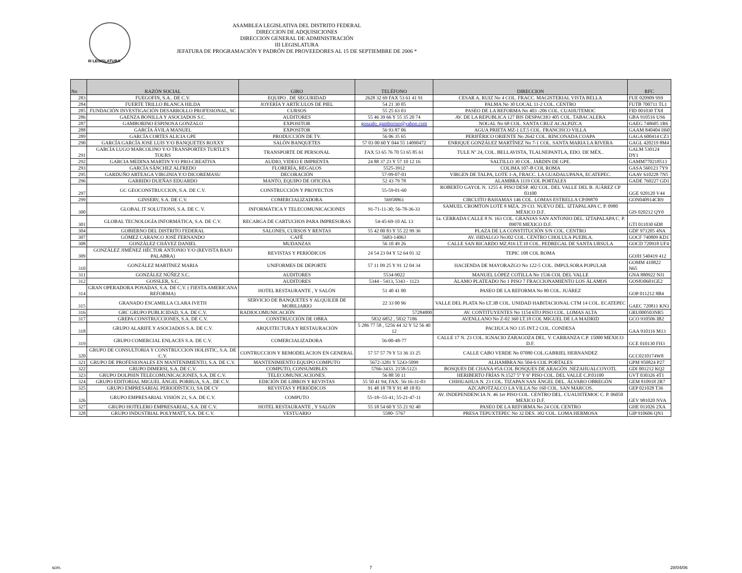III LEGISLATURA
ASAMBLEA LEGISLATIVA DEL DISTRITO FEDERAL
DIRECCION DE ADQUISICIONES
DIRECCION GENERAL DE ADMINISTRACIÓN
III LEGISLATURA
JEFATURA DE PROGRAMACIÓN Y PADRÓN DE PROVEEDORES AL 15 DE SEPTIEMBRE DE 2006 *
| No | RAZÓN SOCIAL | GIRO | TELÉFONO | DIRECCION | RFC |
| --- | --- | --- | --- | --- | --- |
| 283 | FUEGOFIN, S.A.. DE C.V. | EQUIPO . DE SEGURIDAD | 2628 32 69 FAX 53 61 41 91 | CESAR A. RUIZ No 4 COL. FRACC. MAGISTERIAL VISTA BELLA | FUE 020909 9S9 |
| 284 | FUERTE TRILLO BLANCA HILDA | JOYERÍA Y ARTÍCULOS DE PIEL | 54 21 30 05 | PALMA No 30 LOCAL 11-2 COL. CENTRO | FUTB 700711 TL1 |
| 285 | FUNDACIÓN INVESTIGACIÓN DESARROLLO PROFESIONAL, SC | CURSOS | 55 25 63 03 | PASEO DE LA REFORMA No 403 -206 COL. CUAHUTEMOC | FID 001030 TX8 |
| 286 | GAENZA BONILLA Y ASOCIADOS S.C. | AUDITORES | 55 46 39 66 Y 55 35 20 74 | AV. DE LA REPUBLICA 127 BIS DESPACHO 405 COL. TABACALERA | GBA 910516 US6 |
| 287 | GAMBORINO ESPINOSA GONZALO | EXPOSITOR | gonzalo_gamborino@yahoo.com | NOGAL No 68 COL. SANTA CRUZ ACALPIZCA | GAEG 740605 1R6 |
| 288 | GARCÍA ÁVILA MANUEL | EXPOSITOR | 56 93 87 06 | AGUA PRIETA MZ-1 LT.5 COL. FRANCISCO VILLA | GAAM 840404 H60 |
| 289 | GARCÍA CORTES ALICIA GPE | PRODUCCIÓN DE TV. | 56 06 35 65 | PERIFÉRICO ORIENTE No 2642 COL. RINCONADA COAPA | GAGA 600414 CZ3 |
| 290 | GARCÍA GARCÍA JOSE LUIS Y/O BANQUETES ROXXY | SALÓN BANQUETES | 57 03 00 60 Y 044 55 14090472 | ENRIQUE GONZÁLEZ MARTÍNEZ No 7-1 COL. SANTA MARIA LA RIVERA | GAGL 420219 8M4 |
| 291 | GARCÍA LUGO MARCOLINO Y/O TRANSPORTES TURTLE'S TOURS | TRANSPORTE DE PERSONAL | FAX 53 65 76 70 53 65 85 61 | TULE Nº 24, COL. BELLAVISTA, TLALNEPANTLA, EDO. DE MÉX.. | GALM 530124 DY1 |
| 292 | GARCIA MEDINA MARTIN Y/O PRO-CREATIVA | AUDIO, VIDEO E IMPRENTA | 24 88 37 23 Y 57 10 12 16 | SALTILLO 30 COL. JARDIN DE GPE. | GAMM770218513 |
| 293 | GARCÍA SÁNCHEZ ALFREDO | FLORERÍA, REGALOS | 5525-3912 | COLIMA 107-B COL ROMA | GASA 560123 7Y9 |
| 295 | GARDUÑO ARTEAGA VIRGINIA Y/O DICOREMASU | DECORACIÓN | 57-99-07-01 | VIRGEN DE TALPA, LOTE 1-A, FRACC. LA GUADALUPANA, ECATEPEC. | GAAV 610228 7N5 |
| 296 | GARRIDO DUEÑAS EDUARDO | MANTO, EQUIPO DE OFICINA | 52 43 79 78 | ALAMBRA 1119 COL PORTALES | GADE 760227 GD1 |
| 297 | GC GEOCONSTRUCCION, S.A. DE C.V. | CONSTRUCCIÓN Y PROYECTOS | 55-59-01-60 | ROBERTO GAYOL N. 1255 4. PISO DESP. 402 COL. DEL VALLE DEL B. JUÁREZ CP 03100 | GGE 920120 V44 |
| 299 | GINSERV, S.A. DE C.V. | COMERCIALIZADORA | 56958861 | CIRCUITO BAHAMAS 146 COL. LOMAS ESTRELLA CP.09870 | GON040914CR9 |
| 300 | GLOBAL IT SOLUTIONS, S.A. DE C. V. | INFORMÁTICA Y TELECOMUNICACIONES | 91-71-11-30; 56-78-36-33 | SAMUEL CROMTON LOTE 8 MZA. 29 CO. NUEVO DEL. IZTAPALAPA C. P. 0980 MÉXICO D.F. | GIS 020212 QY0 |
| 301 | GLOBAL TECNOLOGÍA INFORMÁTICA, S.A. DE C.V. | RECARGA DE CARTUCHOS PARA IMPRESORAS | 54-45-69-10 AL 13 | 1a. CERRADA CALLE 8 N. 163 COL. GRANJAS SAN ANTONIO DEL. IZTAPALAPA C. P. 09070 MEXICO D.F. | GTI 011030 6D8 |
| 304 | GOBIERNO DEL DISTRITO FEDERAL | SALONES, CURSOS Y RENTAS | 55 42 00 83 Y 55 22 99 36 | PLAZA DE LA CONSTITUCIÓN S/N COL. CENTRO | GDF 971205 4NA |
| 307 | GÓMEZ CARANCO JOSÉ FERNANDO | CAFÉ | 5683-14063 | AV. HIDALGO No302 COL. CENTRO CHOLULA PUEBLA. | GOCF 740809 KD1 |
| 308 | GONZÁLEZ CHÁVEZ DANIEL | MUDANZAS | 56 10 49 26 | CALLE SAN RICARDO MZ.816 LT.10 COL. PEDREGAL DE SANTA URSULA | GOCD 720918 UF4 |
| 309 | GONZÁLEZ JIMÉNEZ HÉCTOR ANTONIO Y/O (REVISTA BAJO PALABRA) | REVISTAS Y PERIÓDICOS | 24 54 23 04 Y 52 64 01 32 | TEPIC 108 COL ROMA | GOJH 540419 412 |
| 310 | GONZÁLEZ MARTÍNEZ MARIA | UNIFORMES DE DEPORTE | 57 11 09 25 Y 91 12 04 34 | HACIENDA DE MAYORAZGO No 122-5 COL. IMPULSORA POPULAR | GOMM 410822 N65 |
| 311 | GONZÁLEZ NÚÑEZ S.C. | AUDITORES | 5534-9022 | MANUEL LÓPEZ COTILLA No 1536 COL DEL VALLE | GNA 880922 NJ1 |
| 312 | GOSSLER, S.C. | AUDITORES | 5344 - 5413, 5343 - 1123 | ÁLAMO PLATEADO No 1 PISO 7 FRACCIONAMIENTO LOS ÁLAMOS | GOS830601GE2 |
| 314 | GRAN OPERADORA POSADAS, S.A. DE C.V. ( FIESTA AMERICANA REFORMA) | HOTEL RESTAURANTE , Y SALÓN | 51 40 41 00 | PASEO DE LA REFORMA No 80 COL. JUÁREZ | GOP 011212 8B4 |
| 315 | GRANADO ESCAMILLA CLARA IVETH | SERVICIO DE BANQUETES Y ALQUILER DE MOBILIARIO | 22 33 00 96 | VALLE DEL PLATA No LT.3B COL. UNIDAD HABITACIONAL CTM 14 COL. ECATEPEC | GAEC 720811 KN3 |
| 316 | GRC GRUPO PUBLICIDAD, S.A. DE C.V. | RADIOCOMUNICACIÓN | 57284800 | AV. CONTITUYENTES No 1154 6TO PISO COL. LOMAS ALTA | GRU000503NR5 |
| 317 | GREPA CONSTRUCCIONES, S.A. DE C.V. | CONSTRUCCIÓN DE OBRA | 5832 6852 , 5832 7186 | AVENLLANO No Z-02 360 LT.18 COL MIGUEL DE LA MADRID | GCO 910506 IB2 |
| 318 | GRUPO ALARIFE Y ASOCIADOS S.A. DE C.V. | ARQUITECTURA Y RESTAURACIÓN | 5 286 77 58 , 5256 44 32 Y 52 56 40 12 | PACHUCA NO 135 INT.2 COL. CONDESA | GAA 910116 M13 |
| 319 | GRUPO COMERCIAL ENLACES S.A. DE C.V. | COMERCIALIZADORA | 56-00-48-77 | CALLE 17 N. 23 COL. IGNACIO ZARAGOZA DEL. V. CARRANZA C.P. 15000 MEXICO D.F. | GCE 010130 FH3 |
| 320 | GRUPO DE CONSULTORIA Y CONSTRUCCION HOLISTIC, S.A. DE C.V. | CONTRUCCION Y REMODELACION EN GENERAL | 57 57 57 79 Y 53 36 33 25 | CALLE CABO VERDE No 07080 COL.GABRIEL HERNANDEZ | GCC0210174W8 |
| 321 | GRUPO DE PROFESIONALES EN MANTENIMIENTO, S.A. DE C.V. | MANTENIMIENTO EQUIPO COMPUTO | 5672-3281 Y 5243-5099 | ALHAMBRA No 504-6 COL PORTALES | GPM 950824 P27 |
| 322 | GRUPO DIMERSI, S.A. DE C.V. | COMPUTO, CONSUMIBLES | 5766-3433. 2158-5123 | BOSQUES DE CHANA #5A COL BOSQUES DE ARAGÓN .NEZAHUALCOYOTL | GDI 001212 KQ2 |
| 323 | GRUPO DOLPHIN TELECOMUNICACIONES, S.A. DE C.V. | TELECOMUNICACIONES. | 56 88 50 11 | HERIBERTO FRÍAS N.1527 5º Y 6º PISO COL. DEL VALLE C.P.03100 | GVT 030326 4T1 |
| 324 | GRUPO EDITORIAL MIGUEL ÁNGEL PORRUA, S.A.. DE C.V. | EDICIÓN DE LIBROS Y REVISTAS | 55 50 41 94; FAX: 56-16-31-03 | CHIHUAHUA N. 23 COL. TIZAPAN SAN ÁNGEL DEL. ÁLVARO OBREGÓN | GEM 810918 2R7 |
| 325 | GRUPO EMPRESARIAL PERIODÍSTICO, SA DE CV | REVISTAS Y PERIÓDICOS | 91 48 18 78 Y 91 48 18 83 | AZCAPOTZALCO LA VILLA No 160 COL. SAN MARCOS. | GEP 021028 T36 |
| 326 | GRUPO EMPRESARIAL VISIÓN 21, S.A. DE C.V. | COMPUTO | 55-18--55-41; 55-21-47-11 | AV. INDEPENDENCIA N. 46 1er PISO COL. CENTRO DEL. CUAUHTEMOC C. P. 06050 MEXICO D.F. | GEV 981020 NVA |
| 327 | GRUPO HOTELERO EMPRESARIAL, S.A. DE C.V. | HOTEL RESTAURANTE , Y SALÓN | 55 18 54 60 Y 55 21 92 40 | PASEO DE LA REFORMA No 24 COL CENTRO | GHE 011026 2XA |
| 328 | GRUPO INDUSTRIAL POLYMATT, S.A. DE C.V. | VESTUARIO | 5580- 5767 | PRESA TEPUXTEPEC No 32 DES. 302 COL. LOMA HERMOSA | GIP 910606 QN1 |
scm. 7 28/04/06